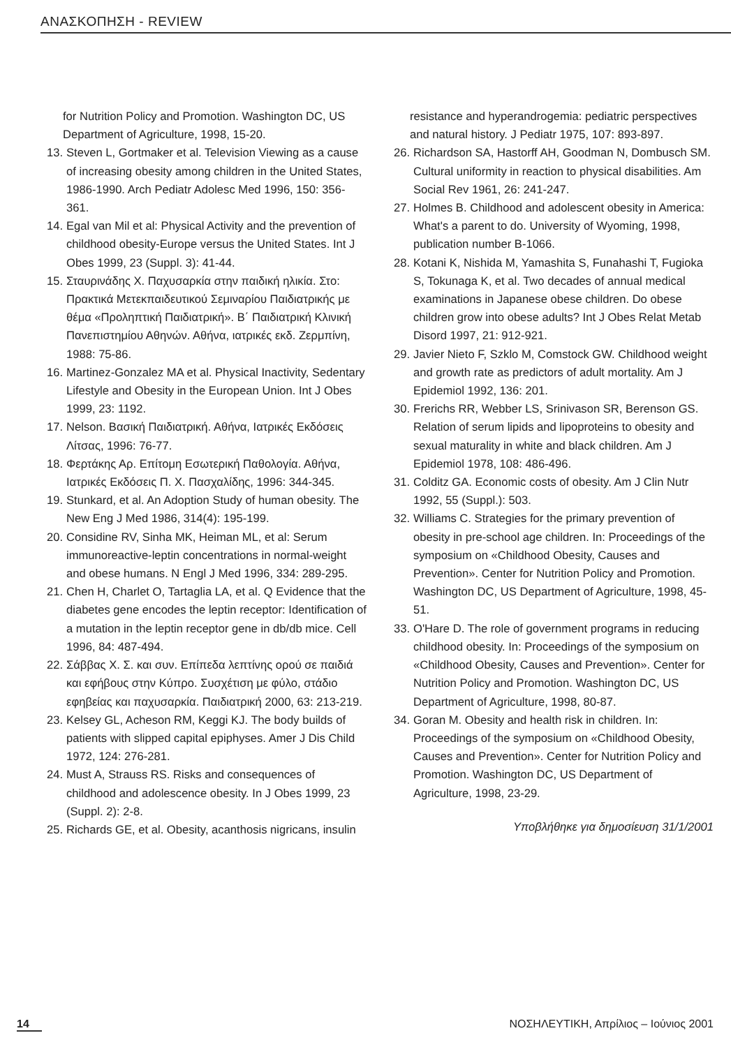ΑΝΑΣΚΟΠΗΣΗ - REVIEW
for Nutrition Policy and Promotion. Washington DC, US Department of Agriculture, 1998, 15-20.
13. Steven L, Gortmaker et al. Television Viewing as a cause of increasing obesity among children in the United States, 1986-1990. Arch Pediatr Adolesc Med 1996, 150: 356-361.
14. Egal van Mil et al: Physical Activity and the prevention of childhood obesity-Europe versus the United States. Int J Obes 1999, 23 (Suppl. 3): 41-44.
15. Σταυρινάδης Χ. Παχυσαρκία στην παιδική ηλικία. Στο: Πρακτικά Μετεκπαιδευτικού Σεμιναρίου Παιδιατρικής με θέμα «Προληπτική Παιδιατρική». Β΄ Παιδιατρική Κλινική Πανεπιστημίου Αθηνών. Αθήνα, ιατρικές εκδ. Ζερμπίνη, 1988: 75-86.
16. Martinez-Gonzalez MA et al. Physical Inactivity, Sedentary Lifestyle and Obesity in the European Union. Int J Obes 1999, 23: 1192.
17. Nelson. Βασική Παιδιατρική. Αθήνα, Ιατρικές Εκδόσεις Λίτσας, 1996: 76-77.
18. Φερτάκης Αρ. Επίτομη Εσωτερική Παθολογία. Αθήνα, Ιατρικές Εκδόσεις Π. Χ. Πασχαλίδης, 1996: 344-345.
19. Stunkard, et al. An Adoption Study of human obesity. The New Eng J Med 1986, 314(4): 195-199.
20. Considine RV, Sinha MK, Heiman ML, et al: Serum immunoreactive-leptin concentrations in normal-weight and obese humans. N Engl J Med 1996, 334: 289-295.
21. Chen H, Charlet O, Tartaglia LA, et al. Q Evidence that the diabetes gene encodes the leptin receptor: Identification of a mutation in the leptin receptor gene in db/db mice. Cell 1996, 84: 487-494.
22. Σάββας Χ. Σ. και συν. Επίπεδα λεπτίνης ορού σε παιδιά και εφήβους στην Κύπρο. Συσχέτιση με φύλο, στάδιο εφηβείας και παχυσαρκία. Παιδιατρική 2000, 63: 213-219.
23. Kelsey GL, Acheson RM, Keggi KJ. The body builds of patients with slipped capital epiphyses. Amer J Dis Child 1972, 124: 276-281.
24. Must A, Strauss RS. Risks and consequences of childhood and adolescence obesity. In J Obes 1999, 23 (Suppl. 2): 2-8.
25. Richards GE, et al. Obesity, acanthosis nigricans, insulin
resistance and hyperandrogemia: pediatric perspectives and natural history. J Pediatr 1975, 107: 893-897.
26. Richardson SA, Hastorff AH, Goodman N, Dombusch SM. Cultural uniformity in reaction to physical disabilities. Am Social Rev 1961, 26: 241-247.
27. Holmes B. Childhood and adolescent obesity in America: What's a parent to do. University of Wyoming, 1998, publication number B-1066.
28. Kotani K, Nishida M, Yamashita S, Funahashi T, Fugioka S, Tokunaga K, et al. Two decades of annual medical examinations in Japanese obese children. Do obese children grow into obese adults? Int J Obes Relat Metab Disord 1997, 21: 912-921.
29. Javier Nieto F, Szklo M, Comstock GW. Childhood weight and growth rate as predictors of adult mortality. Am J Epidemiol 1992, 136: 201.
30. Frerichs RR, Webber LS, Srinivason SR, Berenson GS. Relation of serum lipids and lipoproteins to obesity and sexual maturality in white and black children. Am J Epidemiol 1978, 108: 486-496.
31. Colditz GA. Economic costs of obesity. Am J Clin Nutr 1992, 55 (Suppl.): 503.
32. Williams C. Strategies for the primary prevention of obesity in pre-school age children. In: Proceedings of the symposium on «Childhood Obesity, Causes and Prevention». Center for Nutrition Policy and Promotion. Washington DC, US Department of Agriculture, 1998, 45-51.
33. O'Hare D. The role of government programs in reducing childhood obesity. In: Proceedings of the symposium on «Childhood Obesity, Causes and Prevention». Center for Nutrition Policy and Promotion. Washington DC, US Department of Agriculture, 1998, 80-87.
34. Goran M. Obesity and health risk in children. In: Proceedings of the symposium on «Childhood Obesity, Causes and Prevention». Center for Nutrition Policy and Promotion. Washington DC, US Department of Agriculture, 1998, 23-29.
Υποβλήθηκε για δημοσίευση 31/1/2001
14 ΝΟΣΗΛΕΥΤΙΚΗ, Απρίλιος – Ιούνιος 2001